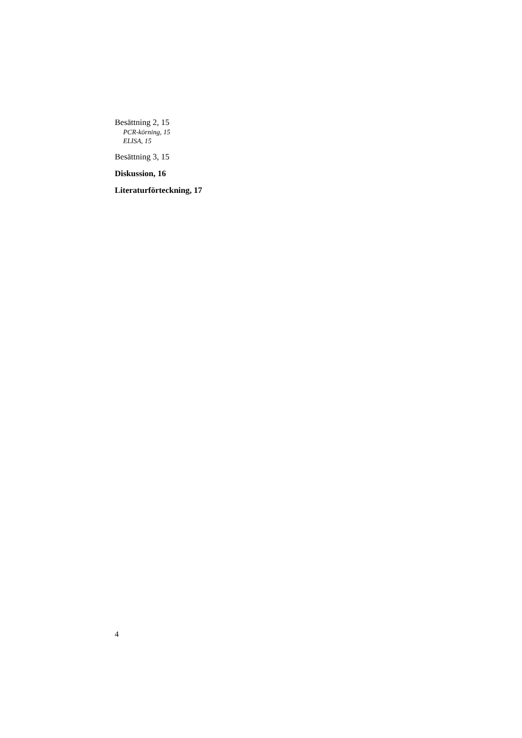Besättning 2, 15
PCR-körning, 15
ELISA, 15
Besättning 3, 15
Diskussion, 16
Literaturförteckning, 17
4